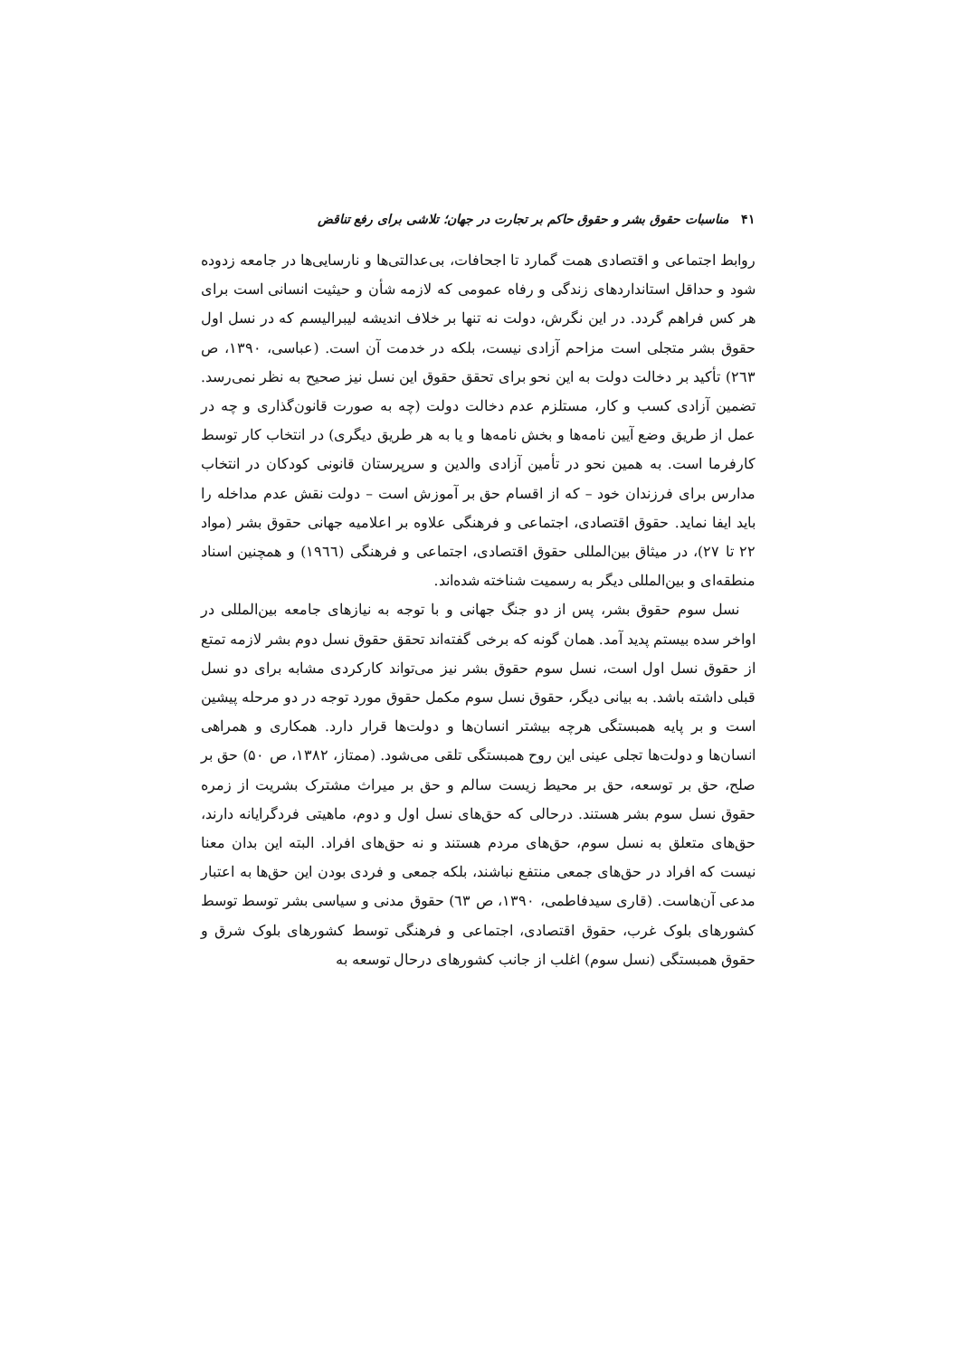۴۱مناسبات حقوق بشر و حقوق حاکم بر تجارت در جهان؛ تلاشی برای رفع تناقض
روابط اجتماعی و اقتصادی همت گمارد تا اجحافات، بی‌عدالتی‌ها و نارسایی‌ها در جامعه زدوده شود و حداقل استانداردهای زندگی و رفاه عمومی که لازمه شأن و حیثیت انسانی است برای هر کس فراهم گردد. در این نگرش، دولت نه تنها بر خلاف اندیشه لیبرالیسم که در نسل اول حقوق بشر متجلی است مزاحم آزادی نیست، بلکه در خدمت آن است. (عباسی، ۱۳۹۰، ص ۲٦۳) تأکید بر دخالت دولت به این نحو برای تحقق حقوق این نسل نیز صحیح به نظر نمی‌رسد. تضمین آزادی کسب و کار، مستلزم عدم دخالت دولت (چه به صورت قانون‌گذاری و چه در عمل از طریق وضع آیین نامه‌ها و بخش نامه‌ها و یا به هر طریق دیگری) در انتخاب کار توسط کارفرما است. به همین نحو در تأمین آزادی والدین و سرپرستان قانونی کودکان در انتخاب مدارس برای فرزندان خود – که از اقسام حق بر آموزش است – دولت نقش عدم مداخله را باید ایفا نماید. حقوق اقتصادی، اجتماعی و فرهنگی علاوه بر اعلامیه جهانی حقوق بشر (مواد ۲۲ تا ۲۷)، در میثاق بین‌المللی حقوق اقتصادی، اجتماعی و فرهنگی (۱۹٦٦) و همچنین اسناد منطقه‌ای و بین‌المللی دیگر به رسمیت شناخته شده‌اند.
نسل سوم حقوق بشر، پس از دو جنگ جهانی و با توجه به نیازهای جامعه بین‌المللی در اواخر سده بیستم پدید آمد. همان گونه که برخی گفته‌اند تحقق حقوق نسل دوم بشر لازمه تمتع از حقوق نسل اول است، نسل سوم حقوق بشر نیز می‌تواند کارکردی مشابه برای دو نسل قبلی داشته باشد. به بیانی دیگر، حقوق نسل سوم مکمل حقوق مورد توجه در دو مرحله پیشین است و بر پایه همبستگی هرچه بیشتر انسان‌ها و دولت‌ها قرار دارد. همکاری و همراهی انسان‌ها و دولت‌ها تجلی عینی این روح همبستگی تلقی می‌شود. (ممتاز، ۱۳۸۲، ص ۵۰) حق بر صلح، حق بر توسعه، حق بر محیط زیست سالم و حق بر میراث مشترک بشریت از زمره حقوق نسل سوم بشر هستند. درحالی که حق‌های نسل اول و دوم، ماهیتی فردگرایانه دارند، حق‌های متعلق به نسل سوم، حق‌های مردم هستند و نه حق‌های افراد. البته این بدان معنا نیست که افراد در حق‌های جمعی منتفع نباشند، بلکه جمعی و فردی بودن این حق‌ها به اعتبار مدعی آن‌هاست. (قاری سیدفاطمی، ۱۳۹۰، ص ٦۳) حقوق مدنی و سیاسی بشر توسط توسط کشورهای بلوک غرب، حقوق اقتصادی، اجتماعی و فرهنگی توسط کشورهای بلوک شرق و حقوق همبستگی (نسل سوم) اغلب از جانب کشورهای درحال توسعه به